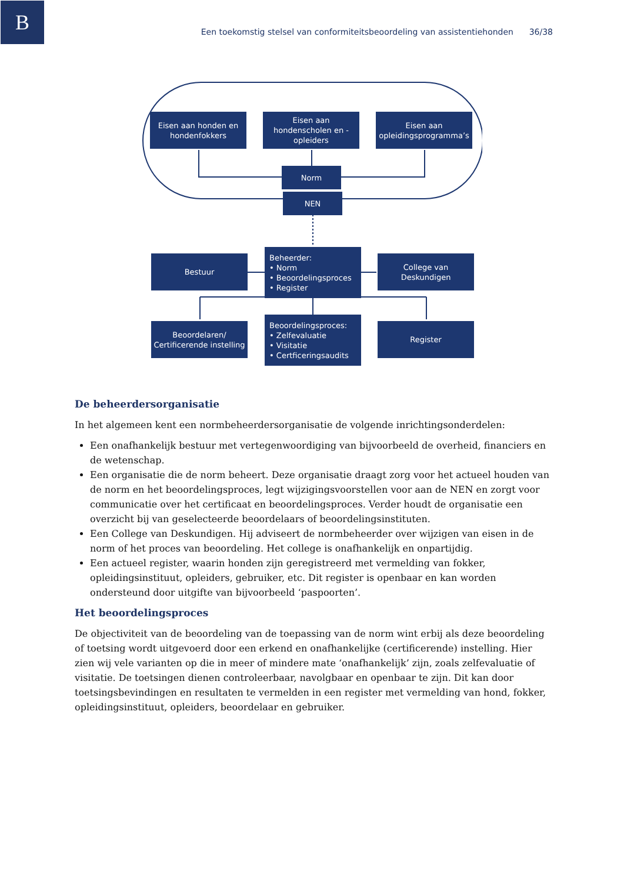B
Een toekomstig stelsel van conformiteitsbeoordeling van assistentiehonden 36/38
Eisen aan honden en hondenfokkers
Eisen aan hondenscholen en -opleiders
Eisen aan opleidingsprogramma’s
Norm
NEN
Bestuur
Beheerder:
• Norm
• Beoordelingsproces
• Register
College van Deskundigen
Beoordelaren/ Certificerende instelling
Beoordelingsproces:
• Zelfevaluatie
• Visitatie
• Certficeringsaudits
Register
De beheerdersorganisatie
In het algemeen kent een normbeheerdersorganisatie de volgende inrichtingsonderdelen:
Een onafhankelijk bestuur met vertegenwoordiging van bijvoorbeeld de overheid, financiers en de wetenschap.
Een organisatie die de norm beheert. Deze organisatie draagt zorg voor het actueel houden van de norm en het beoordelingsproces, legt wijzigingsvoorstellen voor aan de NEN en zorgt voor communicatie over het certificaat en beoordelingsproces. Verder houdt de organisatie een overzicht bij van geselecteerde beoordelaars of beoordelingsinstituten.
Een College van Deskundigen. Hij adviseert de normbeheerder over wijzigen van eisen in de norm of het proces van beoordeling. Het college is onafhankelijk en onpartijdig.
Een actueel register, waarin honden zijn geregistreerd met vermelding van fokker, opleidingsinstituut, opleiders, gebruiker, etc. Dit register is openbaar en kan worden ondersteund door uitgifte van bijvoorbeeld ‘paspoorten’.
Het beoordelingsproces
De objectiviteit van de beoordeling van de toepassing van de norm wint erbij als deze beoordeling of toetsing wordt uitgevoerd door een erkend en onafhankelijke (certificerende) instelling. Hier zien wij vele varianten op die in meer of mindere mate ‘onafhankelijk’ zijn, zoals zelfevaluatie of visitatie. De toetsingen dienen controleerbaar, navolgbaar en openbaar te zijn. Dit kan door toetsingsbevindingen en resultaten te vermelden in een register met vermelding van hond, fokker, opleidingsinstituut, opleiders, beoordelaar en gebruiker.